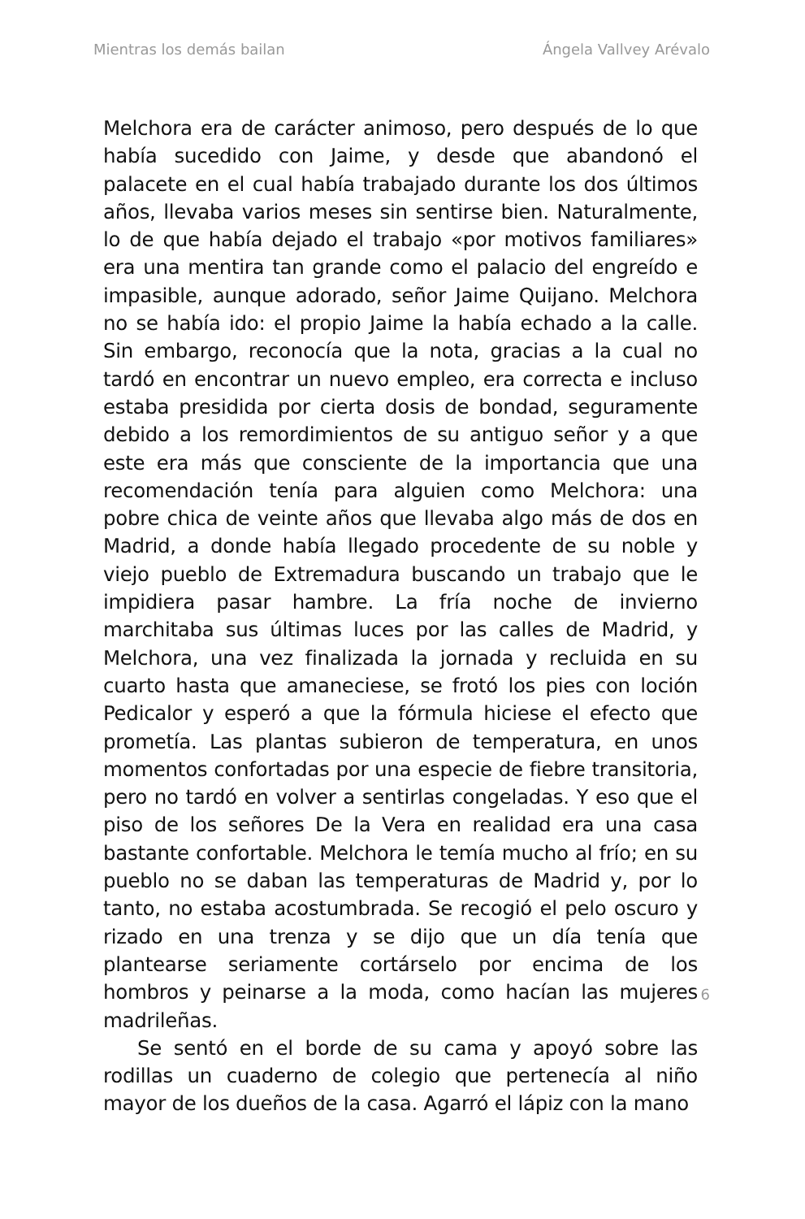Mientras los demás bailan Ángela Vallvey Arévalo
Melchora era de carácter animoso, pero después de lo que había sucedido con Jaime, y desde que abandonó el palacete en el cual había trabajado durante los dos últimos años, llevaba varios meses sin sentirse bien. Naturalmente, lo de que había dejado el trabajo «por motivos familiares» era una mentira tan grande como el palacio del engreído e impasible, aunque adorado, señor Jaime Quijano. Melchora no se había ido: el propio Jaime la había echado a la calle. Sin embargo, reconocía que la nota, gracias a la cual no tardó en encontrar un nuevo empleo, era correcta e incluso estaba presidida por cierta dosis de bondad, seguramente debido a los remordimientos de su antiguo señor y a que este era más que consciente de la importancia que una recomendación tenía para alguien como Melchora: una pobre chica de veinte años que llevaba algo más de dos en Madrid, a donde había llegado procedente de su noble y viejo pueblo de Extremadura buscando un trabajo que le impidiera pasar hambre. La fría noche de invierno marchitaba sus últimas luces por las calles de Madrid, y Melchora, una vez finalizada la jornada y recluida en su cuarto hasta que amaneciese, se frotó los pies con loción Pedicalor y esperó a que la fórmula hiciese el efecto que prometía. Las plantas subieron de temperatura, en unos momentos confortadas por una especie de fiebre transitoria, pero no tardó en volver a sentirlas congeladas. Y eso que el piso de los señores De la Vera en realidad era una casa bastante confortable. Melchora le temía mucho al frío; en su pueblo no se daban las temperaturas de Madrid y, por lo tanto, no estaba acostumbrada. Se recogió el pelo oscuro y rizado en una trenza y se dijo que un día tenía que plantearse seriamente cortárselo por encima de los hombros y peinarse a la moda, como hacían las mujeres madrileñas.
Se sentó en el borde de su cama y apoyó sobre las rodillas un cuaderno de colegio que pertenecía al niño mayor de los dueños de la casa. Agarró el lápiz con la mano
6